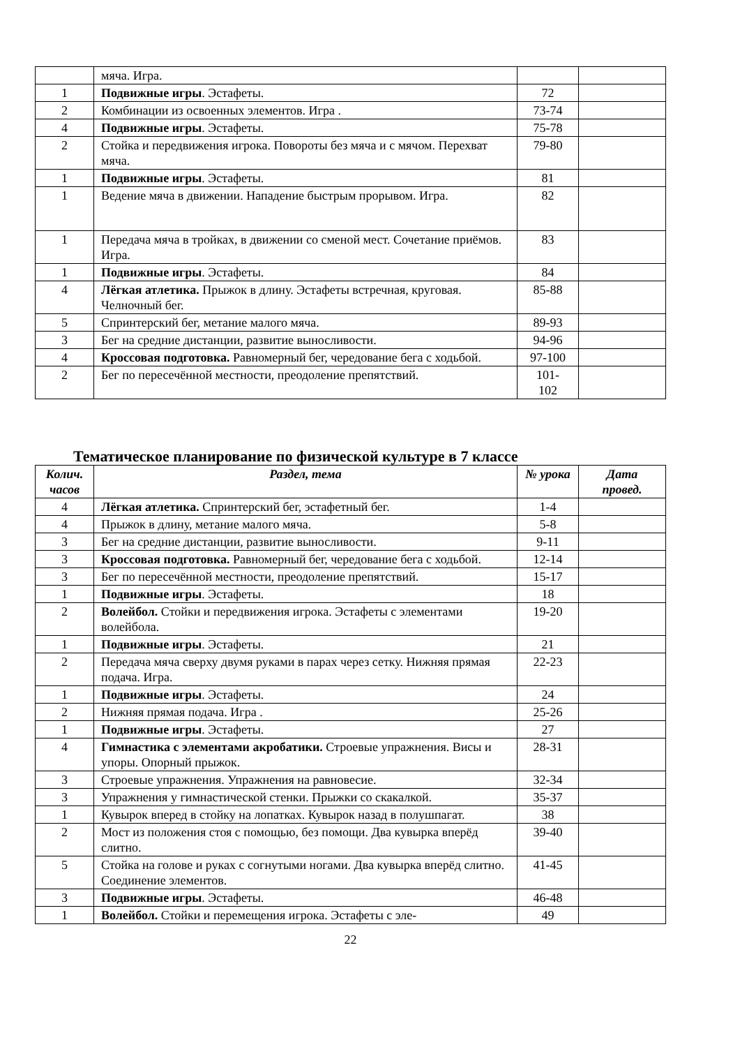| | мяча. Игра. | | |
| 1 | Подвижные игры . Эстафеты. | 72 | |
| 2 | Комбинации из освоенных элементов. Игра . | 73-74 | |
| 4 | Подвижные игры . Эстафеты. | 75-78 | |
| 2 | Стойка и передвижения игрока. Повороты без мяча и с мячом. Перехват мяча. | 79-80 | |
| 1 | Подвижные игры . Эстафеты. | 81 | |
| 1 | Ведение мяча в движении. Нападение быстрым прорывом. Игра. | 82 | |
| 1 | Передача мяча в тройках, в движении со сменой мест. Сочетание приёмов. Игра. | 83 | |
| 1 | Подвижные игры . Эстафеты. | 84 | |
| 4 | Лёгкая атлетика. Прыжок в длину. Эстафеты встречная, круговая. Челночный бег. | 85-88 | |
| 5 | Спринтерский бег, метание малого мяча. | 89-93 | |
| 3 | Бег на средние дистанции, развитие выносливости. | 94-96 | |
| 4 | Кроссовая подготовка. Равномерный бег, чередование бега с ходьбой. | 97-100 | |
| 2 | Бег по пересечённой местности, преодоление препятствий. | 101- 102 | |
Тематическое планирование по физической культуре в 7 классе
| Колич. часов | Раздел, тема | № урока | Дата провед. |
| --- | --- | --- | --- |
| 4 | Лёгкая атлетика. Спринтерский бег, эстафетный бег. | 1-4 | |
| 4 | Прыжок в длину, метание малого мяча. | 5-8 | |
| 3 | Бег на средние дистанции, развитие выносливости. | 9-11 | |
| 3 | Кроссовая подготовка. Равномерный бег, чередование бега с ходьбой. | 12-14 | |
| 3 | Бег по пересечённой местности, преодоление препятствий. | 15-17 | |
| 1 | Подвижные игры . Эстафеты. | 18 | |
| 2 | Волейбол. Стойки и передвижения игрока. Эстафеты с элементами волейбола. | 19-20 | |
| 1 | Подвижные игры . Эстафеты. | 21 | |
| 2 | Передача мяча сверху двумя руками в парах через сетку. Нижняя прямая подача. Игра. | 22-23 | |
| 1 | Подвижные игры . Эстафеты. | 24 | |
| 2 | Нижняя прямая подача. Игра . | 25-26 | |
| 1 | Подвижные игры . Эстафеты. | 27 | |
| 4 | Гимнастика с элементами акробатики. Строевые упражнения. Висы и упоры. Опорный прыжок. | 28-31 | |
| 3 | Строевые упражнения. Упражнения на равновесие. | 32-34 | |
| 3 | Упражнения у гимнастической стенки. Прыжки со скакалкой. | 35-37 | |
| 1 | Кувырок вперед в стойку на лопатках. Кувырок назад в полушпагат. | 38 | |
| 2 | Мост из положения стоя с помощью, без помощи. Два кувырка вперёд слитно. | 39-40 | |
| 5 | Стойка на голове и руках с согнутыми ногами. Два кувырка вперёд слитно. Соединение элементов. | 41-45 | |
| 3 | Подвижные игры . Эстафеты. | 46-48 | |
| 1 | Волейбол. Стойки и перемещения игрока. Эстафеты с эле- | 49 | |
22